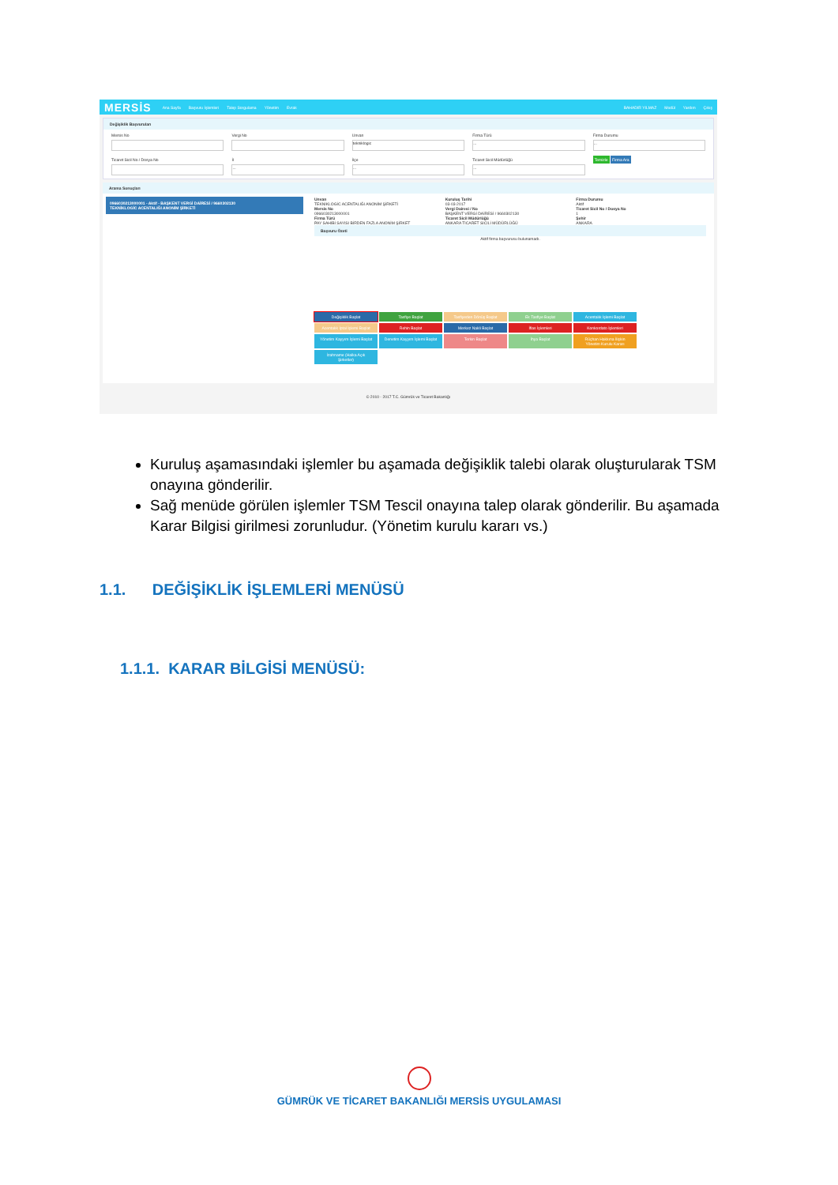MERSİS Ana Sayfa Başvuru İşlemleri Talep Sorgulama Yönetim Evrak BAHADIR YILMAZ Modül Yardım Çıkış
Değişiklik Başvuruları
Mersis No Vergi No Unvan
tekniklogic
Firma Türü...
Firma Durumu...
Ticaret Sicil No / Dosya No İl...
İlçe...
Ticaret Sicil Müdürlüğü...
Temizle Firma Ara
Arama Sonuçları
0966030213000001 - Aktif - BAŞKENT VERGİ DAİRESİ / 9660302130
TEKNİKLOGİC ACENTALIĞI ANONİM ŞİRKETİ
Unvan
TEKNİKLOGİC ACENTALIĞI ANONİM ŞİRKETİ
Mersis No
0966030213000001
Firma Türü
PAY SAHİBİ SAYISI BİRDEN FAZLA ANONİM ŞİRKET
Kuruluş Tarihi
03-03-2017
Vergi Dairesi / No
BAŞKENT VERGİ DAİRESİ / 9660302130
Ticaret Sicil Müdürlüğü
ANKARA TİCARET SİCİLİ MÜDÜRLÜĞÜ
Firma Durumu
Aktif
Ticaret Sicil No / Dosya No
1
Şehir
ANKARA
Başvuru Özeti
Aktif firma başvurusu bulunamadı.
Değişiklik Başlat Tasfiye Başlat Tasfiyeden Dönüş Başlat Ek Tasfiye Başlat Acentalık İşlemi Başlat Acentalık İptal İşlemi Başlat Rehin Başlat Merkez Nakli Başlat İflas İşlemleri Konkordato İşlemleri Yönetim Kayyım İşlemi Başlat Denetim Kayyım İşlemi Başlat Terkin Başlat İhya Başlat Rüçhan Hakkına İlişkin Yönetim Kurulu Kararı İzahname (Halka Açık Şirketler)
© 2010 - 2017 T.C. Gümrük ve Ticaret Bakanlığı
Kuruluş aşamasındaki işlemler bu aşamada değişiklik talebi olarak oluşturularak TSM onayına gönderilir.
Sağ menüde görülen işlemler TSM Tescil onayına talep olarak gönderilir. Bu aşamada Karar Bilgisi girilmesi zorunludur. (Yönetim kurulu kararı vs.)
1.1. DEĞİŞİKLİK İŞLEMLERİ MENÜSÜ
1.1.1. KARAR BİLGİSİ MENÜSÜ:
GÜMRÜK VE TİCARET BAKANLIĞI MERSİS UYGULAMASI